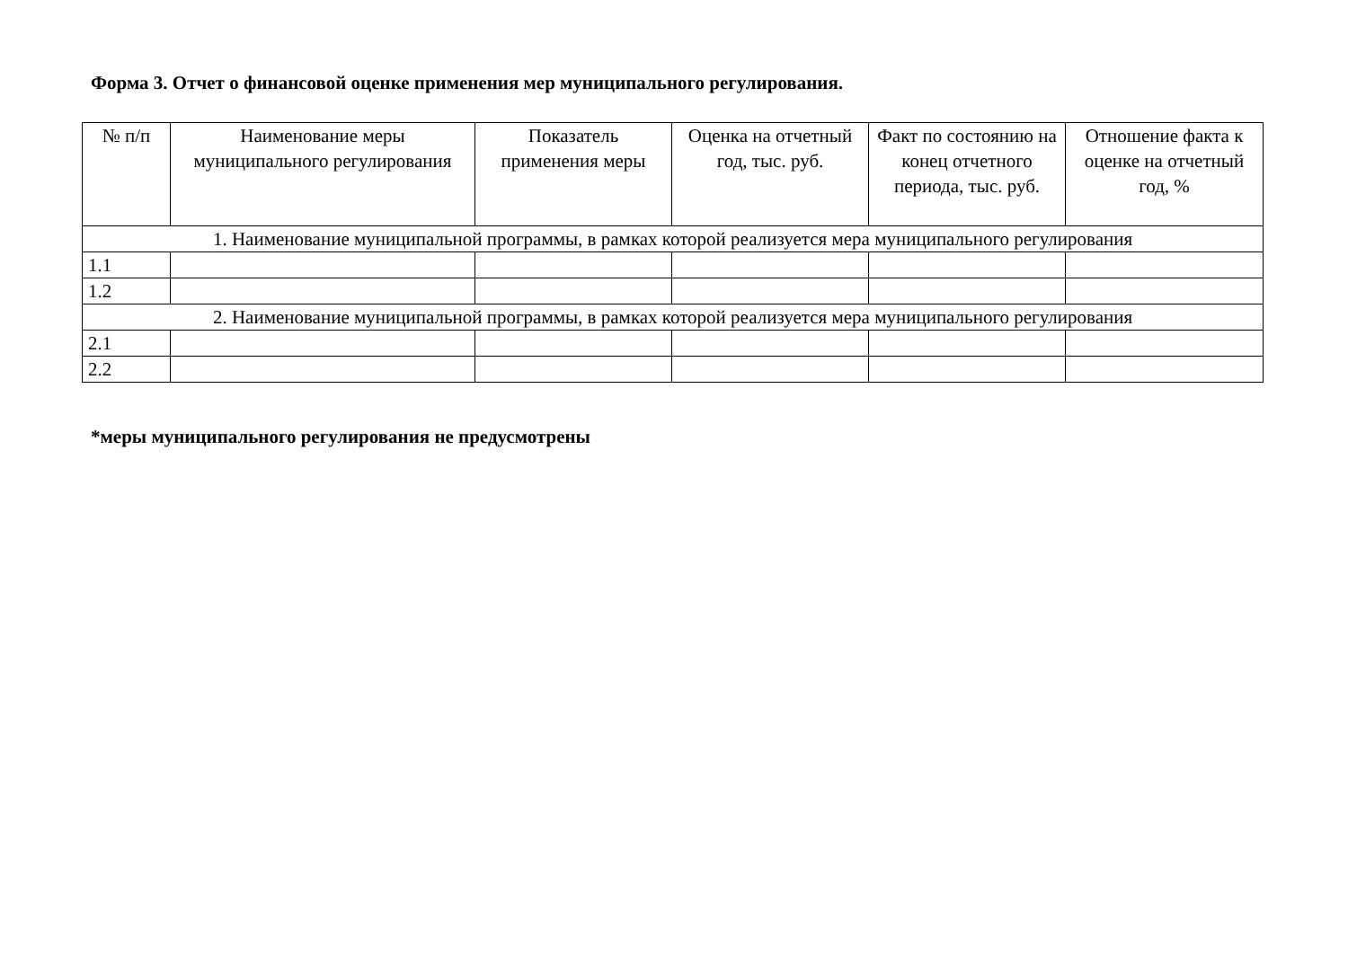Форма 3. Отчет о финансовой оценке применения мер муниципального регулирования.
| № п/п | Наименование меры муниципального регулирования | Показатель применения меры | Оценка на отчетный год, тыс. руб. | Факт по состоянию на конец отчетного периода, тыс. руб. | Отношение факта к оценке на отчетный год, % |
| --- | --- | --- | --- | --- | --- |
| 1. Наименование муниципальной программы, в рамках которой реализуется мера муниципального регулирования | | | | | |
| 1.1 | | | | | |
| 1.2 | | | | | |
| 2. Наименование муниципальной программы, в рамках которой реализуется мера муниципального регулирования | | | | | |
| 2.1 | | | | | |
| 2.2 | | | | | |
*меры муниципального регулирования не предусмотрены